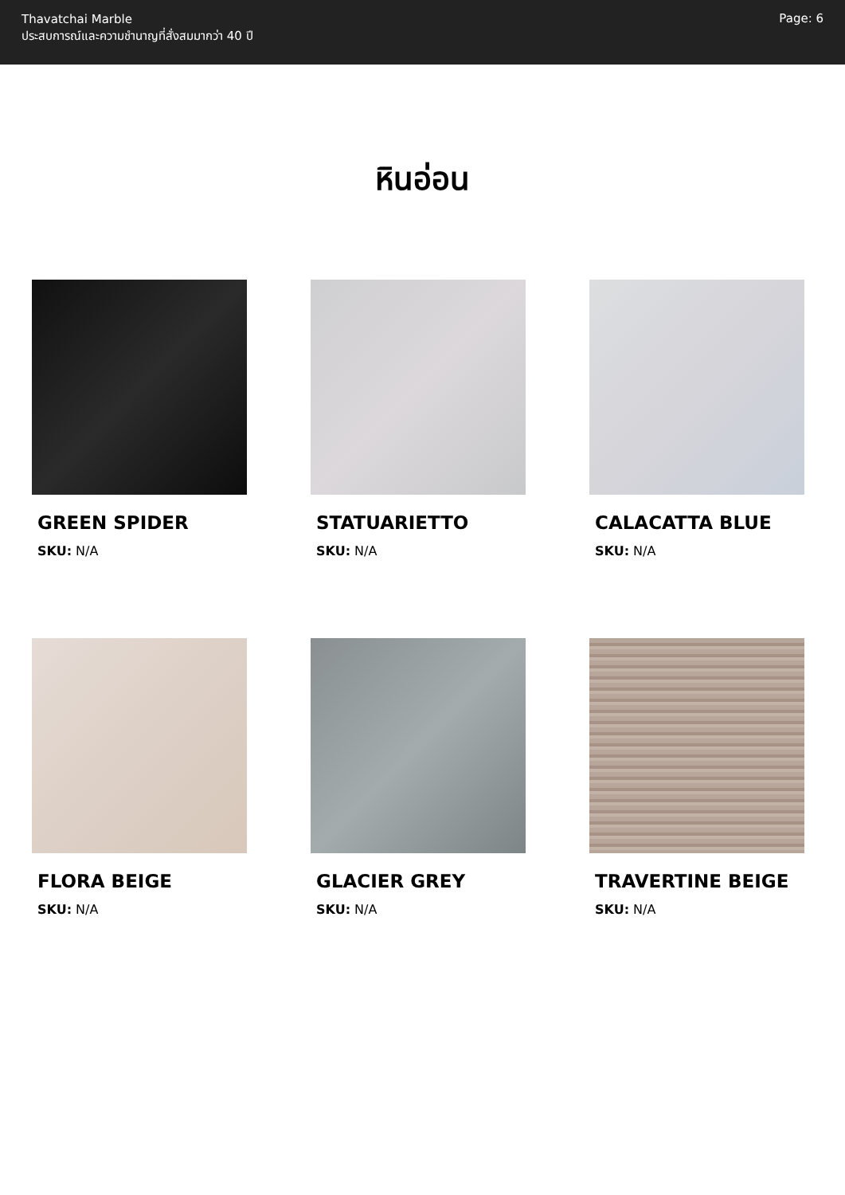Thavatchai Marble
ประสบการณ์และความชำนาญที่สั่งสมมากว่า 40 ปี
Page: 6
หินอ่อน
GREEN SPIDER
SKU: N/A
STATUARIETTO
SKU: N/A
CALACATTA BLUE
SKU: N/A
FLORA BEIGE
SKU: N/A
GLACIER GREY
SKU: N/A
TRAVERTINE BEIGE
SKU: N/A